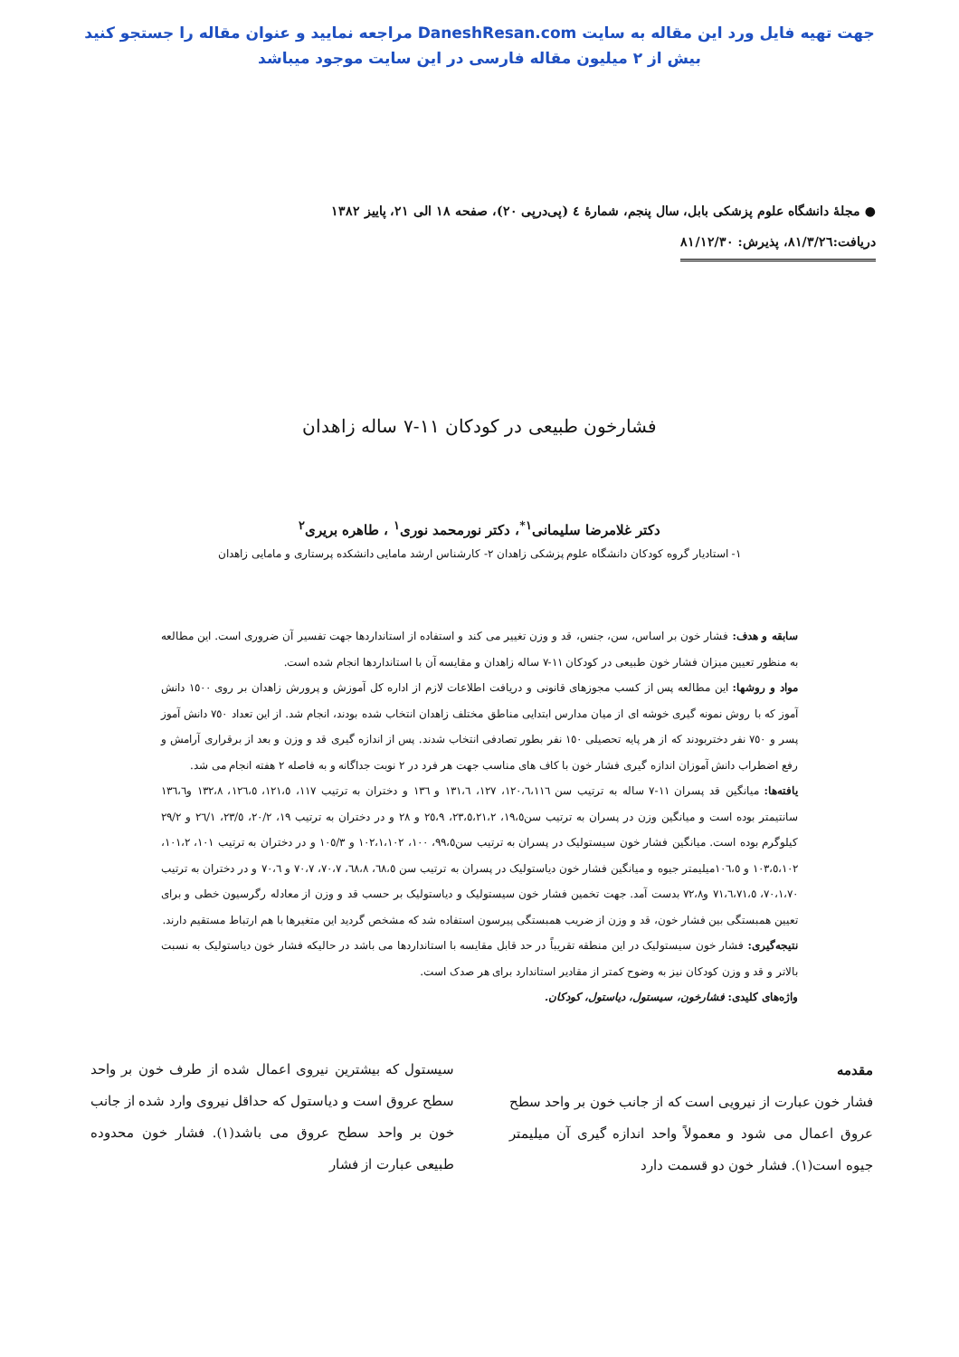جهت تهیه فایل ورد این مقاله به سایت DaneshResan.com مراجعه نمایید و عنوان مقاله را جستجو کنید
بیش از ۲ میلیون مقاله فارسی در این سایت موجود میباشد
● مجلهٔ دانشگاه علوم پزشکی بابل، سال پنجم، شمارهٔ ٤ (پی‌درپی ٢٠)، صفحه ١٨ الی ٢١، پاییز ١٣٨٢
دریافت:٨١/٣/٢٦، پذیرش: ٨١/١٢/٣٠
فشارخون طبیعی در کودکان ١١-٧ ساله زاهدان
دکتر غلامرضا سلیمانی<sup>١*</sup>، دکتر نورمحمد نوری<sup>١</sup> ، طاهره بریری<sup>٢</sup>
١- استادیار گروه کودکان دانشگاه علوم پزشکی زاهدان ٢- کارشناس ارشد مامایی دانشکده پرستاری و مامایی زاهدان
سابقه و هدف: فشار خون بر اساس، سن، جنس، قد و وزن تغییر می کند و استفاده از استانداردها جهت تفسیر آن ضروری است. این مطالعه به منظور تعیین میزان فشار خون طبیعی در کودکان ١١-٧ ساله زاهدان و مقایسه آن با استانداردها انجام شده است.
مواد و روشها: این مطالعه پس از کسب مجوزهای قانونی و دریافت اطلاعات لازم از اداره کل آموزش و پرورش زاهدان بر روی ١٥٠٠ دانش آموز که با روش نمونه گیری خوشه ای از میان مدارس ابتدایی مناطق مختلف زاهدان انتخاب شده بودند، انجام شد. از این تعداد ٧٥٠ دانش آموز پسر و ٧٥٠ نفر دختربودند که از هر پایه تحصیلی ١٥٠ نفر بطور تصادفی انتخاب شدند. پس از اندازه گیری قد و وزن و بعد از برقراری آرامش و رفع اضطراب دانش آموزان اندازه گیری فشار خون با کاف های مناسب جهت هر فرد در ٢ نوبت جداگانه و به فاصله ٢ هفته انجام می شد.
یافته‌ها: میانگین قد پسران ١١-٧ ساله به ترتیب سن ١٢٠،٦،١١٦، ١٢٧، ١٣١،٦ و ١٣٦ و دختران به ترتیب ١١٧، ١٢١،٥، ١٢٦،٥، ١٣٢،٨ و١٣٦،٦ سانتیمتر بوده است و میانگین وزن در پسران به ترتیب سن١٩،٥، ٢٣،٥،٢١،٢، ٢٥،٩ و ٢٨ و در دختران به ترتیب ١٩، ٢٠/٢، ٢٣/٥، ٢٦/١ و ٢٩/٢ کیلوگرم بوده است. میانگین فشار خون سیستولیک در پسران به ترتیب سن٩٩،٥، ١٠٠، ١٠٢،١،١٠٢ و ١٠٥/٣ و در دختران به ترتیب ١٠١، ١٠١،٢، ١٠٣،٥،١٠٢ و ١٠٦،٥میلیمتر جیوه و میانگین فشار خون دیاستولیک در پسران به ترتیب سن ٦٨،٥، ٦٨،٨، ٧٠،٧، ٧٠،٧ و ٧٠،٦ و در دختران به ترتیب ٧٠،١،٧٠، ٧١،٦،٧١،٥ و٧٢،٨ بدست آمد. جهت تخمین فشار خون سیستولیک و دیاستولیک بر حسب قد و وزن از معادله رگرسیون خطی و برای تعیین همبستگی بین فشار خون، قد و وزن از ضریب همبستگی پیرسون استفاده شد که مشخص گردید این متغیرها با هم ارتباط مستقیم دارند.
نتیجه‌گیری: فشار خون سیستولیک در این منطقه تقریباً در حد قابل مقایسه با استانداردها می باشد در حالیکه فشار خون دیاستولیک به نسبت بالاتر و قد و وزن کودکان نیز به وضوح کمتر از مقادیر استاندارد برای هر صدک است.
واژه‌های کلیدی: فشارخون، سیستول، دیاستول، کودکان.
مقدمه
فشار خون عبارت از نیرویی است که از جانب خون بر واحد سطح عروق اعمال می شود و معمولاً واحد اندازه گیری آن میلیمتر جیوه است(١). فشار خون دو قسمت دارد
سیستول که بیشترین نیروی اعمال شده از طرف خون بر واحد سطح عروق است و دیاستول که حداقل نیروی وارد شده از جانب خون بر واحد سطح عروق می باشد(١). فشار خون محدوده طبیعی عبارت از فشار